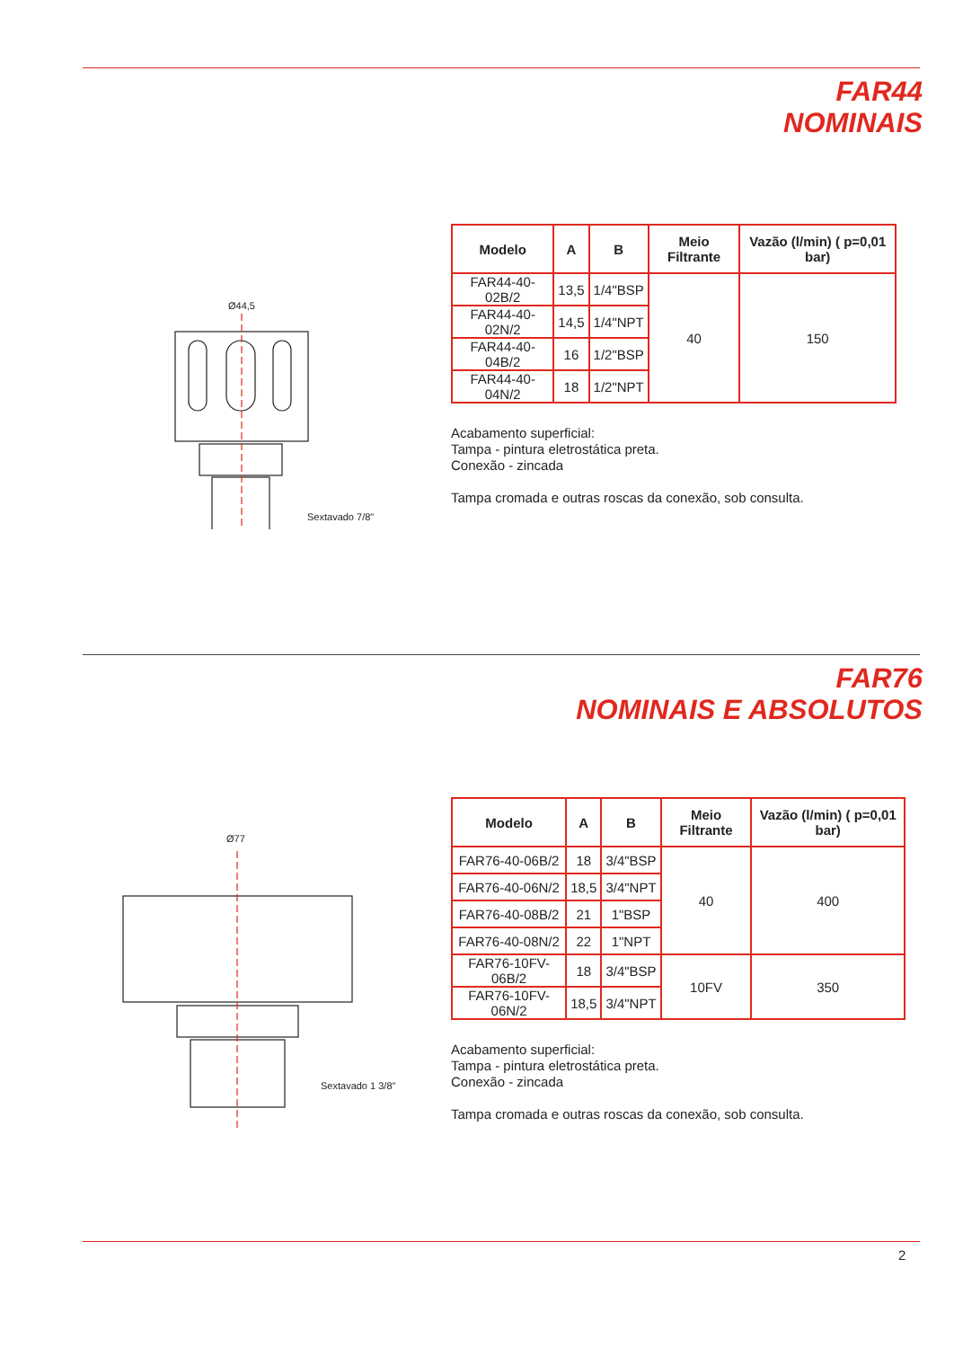FAR44
NOMINAIS
Ø44,5
Sextavado 7/8"
| Modelo | A | B | Meio Filtrante | Vazão (l/min) ( p=0,01 bar) |
| --- | --- | --- | --- | --- |
| FAR44-40-02B/2 | 13,5 | 1/4"BSP | 40 | 150 |
| FAR44-40-02N/2 | 14,5 | 1/4"NPT | | |
| FAR44-40-04B/2 | 16 | 1/2"BSP | | |
| FAR44-40-04N/2 | 18 | 1/2"NPT | | |
Acabamento superficial:
Tampa - pintura eletrostática preta.
Conexão - zincada
Tampa cromada e outras roscas da conexão, sob consulta.
FAR76
NOMINAIS E ABSOLUTOS
Ø77
Sextavado 1 3/8"
| Modelo | A | B | Meio Filtrante | Vazão (l/min) ( p=0,01 bar) |
| --- | --- | --- | --- | --- |
| FAR76-40-06B/2 | 18 | 3/4"BSP | 40 | 400 |
| FAR76-40-06N/2 | 18,5 | 3/4"NPT | | |
| FAR76-40-08B/2 | 21 | 1"BSP | | |
| FAR76-40-08N/2 | 22 | 1"NPT | | |
| FAR76-10FV-06B/2 | 18 | 3/4"BSP | 10FV | 350 |
| FAR76-10FV-06N/2 | 18,5 | 3/4"NPT | | |
Acabamento superficial:
Tampa - pintura eletrostática preta.
Conexão - zincada
Tampa cromada e outras roscas da conexão, sob consulta.
2